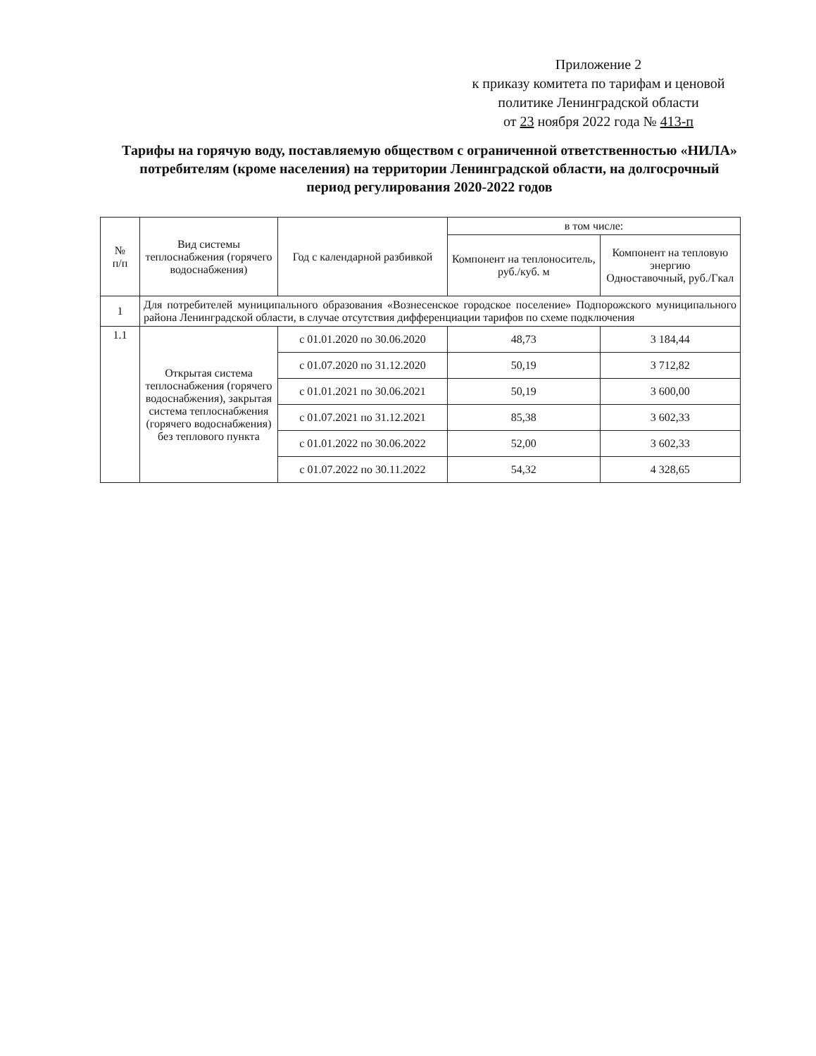Приложение 2
к приказу комитета по тарифам и ценовой политике Ленинградской области
от 23 ноября 2022 года № 413-п
Тарифы на горячую воду, поставляемую обществом с ограниченной ответственностью «НИЛА» потребителям (кроме населения) на территории Ленинградской области, на долгосрочный период регулирования 2020-2022 годов
| № п/п | Вид системы теплоснабжения (горячего водоснабжения) | Год с календарной разбивкой | в том числе: | |
| --- | --- | --- | --- | --- |
| | | | Компонент на теплоноситель, руб./куб. м | Компонент на тепловую энергию Одноставочный, руб./Гкал |
| 1 | Для потребителей муниципального образования «Вознесенское городское поселение» Подпорожского муниципального района Ленинградской области, в случае отсутствия дифференциации тарифов по схеме подключения | | | |
| 1.1 | Открытая система теплоснабжения (горячего водоснабжения), закрытая система теплоснабжения (горячего водоснабжения) без теплового пункта | с 01.01.2020 по 30.06.2020 | 48,73 | 3 184,44 |
| | | с 01.07.2020 по 31.12.2020 | 50,19 | 3 712,82 |
| | | с 01.01.2021 по 30.06.2021 | 50,19 | 3 600,00 |
| | | с 01.07.2021 по 31.12.2021 | 85,38 | 3 602,33 |
| | | с 01.01.2022 по 30.06.2022 | 52,00 | 3 602,33 |
| | | с 01.07.2022 по 30.11.2022 | 54,32 | 4 328,65 |